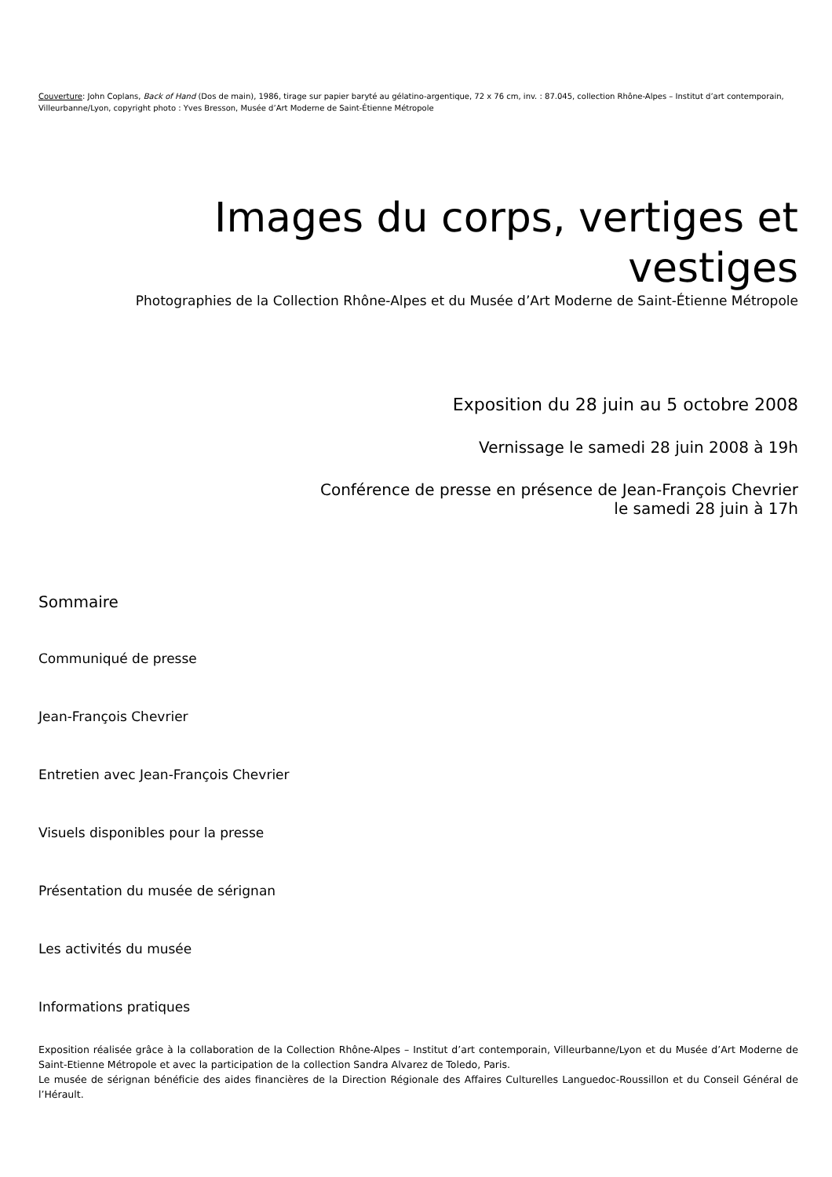Couverture: John Coplans, Back of Hand (Dos de main), 1986, tirage sur papier baryté au gélatino-argentique, 72 x 76 cm, inv. : 87.045, collection Rhône-Alpes – Institut d’art contemporain, Villeurbanne/Lyon, copyright photo : Yves Bresson, Musée d’Art Moderne de Saint-Étienne Métropole
Images du corps, vertiges et vestiges
Photographies de la Collection Rhône-Alpes et du Musée d’Art Moderne de Saint-Étienne Métropole
Exposition du 28 juin au 5 octobre 2008
Vernissage le samedi 28 juin 2008 à 19h
Conférence de presse en présence de Jean-François Chevrier
le samedi 28 juin à 17h
Sommaire
Communiqué de presse
Jean-François Chevrier
Entretien avec Jean-François Chevrier
Visuels disponibles pour la presse
Présentation du musée de sérignan
Les activités du musée
Informations pratiques
Exposition réalisée grâce à la collaboration de la Collection Rhône-Alpes – Institut d’art contemporain, Villeurbanne/Lyon et du Musée d’Art Moderne de Saint-Etienne Métropole et avec la participation de la collection Sandra Alvarez de Toledo, Paris.
Le musée de sérignan bénéficie des aides financières de la Direction Régionale des Affaires Culturelles Languedoc-Roussillon et du Conseil Général de l’Hérault.